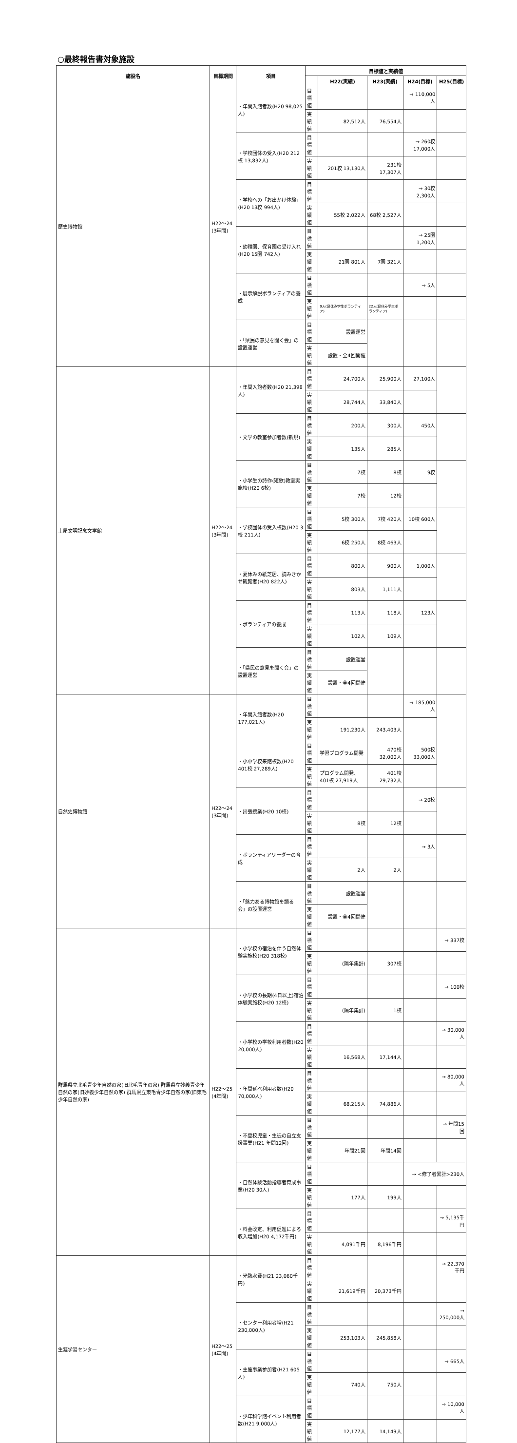○最終報告書対象施設
| 施設名 | 目標期間 | 項目 | 目標値と実績値 | | | | |
| --- | --- | --- | --- | --- | --- | --- | --- |
| | | | | H22(実績) | H23(実績) | H24(目標) | H25(目標) |
| 歴史博物館 | H22～24 (3年間) | ・年間入館者数(H20 98,025人) | 目標値 | | | → 110,000人 | |
| | | | 実績値 | 82,512人 | 76,554人 | | |
| | | ・学校団体の受入(H20 212校 13,832人) | 目標値 | | | → 260校 17,000人 | |
| | | | 実績値 | 201校 13,130人 | 231校 17,307人 | | |
| | | ・学校への「お出かけ体験」(H20 13校 994人) | 目標値 | | | → 30校 2,300人 | |
| | | | 実績値 | 55校 2,022人 | 68校 2,527人 | | |
| | | ・幼稚園、保育園の受け入れ(H20 15園 742人) | 目標値 | | | → 25園 1,200人 | |
| | | | 実績値 | 21園 801人 | 7園 321人 | | |
| | | ・展示解説ボランティアの養成 | 目標値 | | | → 5人 | |
| | | | 実績値 | 9人(夏休み学生ボランティア) | 22人(夏休み学生ボランティア) | | |
| | | ・「県民の意見を聞く会」の設置運営 | 目標値 | 設置運営 | | | |
| | | | 実績値 | 設置・全4回開催 | | | |
| 土屋文明記念文学館 | H22～24 (3年間) | ・年間入館者数(H20 21,398人) | 目標値 | 24,700人 | 25,900人 | 27,100人 | |
| | | | 実績値 | 28,744人 | 33,840人 | | |
| | | ・文学の教室参加者数(新規) | 目標値 | 200人 | 300人 | 450人 | |
| | | | 実績値 | 135人 | 285人 | | |
| | | ・小学生の詩作(短歌)教室実施校(H20 6校) | 目標値 | 7校 | 8校 | 9校 | |
| | | | 実績値 | 7校 | 12校 | | |
| | | ・学校団体の受入校数(H20 3校 211人) | 目標値 | 5校 300人 | 7校 420人 | 10校 600人 | |
| | | | 実績値 | 6校 250人 | 8校 463人 | | |
| | | ・夏休みの紙芝居、読みきかせ観覧者(H20 822人) | 目標値 | 800人 | 900人 | 1,000人 | |
| | | | 実績値 | 803人 | 1,111人 | | |
| | | ・ボランティアの養成 | 目標値 | 113人 | 118人 | 123人 | |
| | | | 実績値 | 102人 | 109人 | | |
| | | ・「県民の意見を聞く会」の設置運営 | 目標値 | 設置運営 | | | |
| | | | 実績値 | 設置・全4回開催 | | | |
| 自然史博物館 | H22～24 (3年間) | ・年間入館者数(H20 177,021人) | 目標値 | | | → 185,000人 | |
| | | | 実績値 | 191,230人 | 243,403人 | | |
| | | ・小中学校来館校数(H20 401校 27,289人) | 目標値 | 学習プログラム開発 | 470校 32,000人 | 500校 33,000人 | |
| | | | 実績値 | プログラム開発、401校 27,919人 | 401校 29,732人 | | |
| | | ・出張授業(H20 10校) | 目標値 | | | → 20校 | |
| | | | 実績値 | 8校 | 12校 | | |
| | | ・ボランティアリーダーの育成 | 目標値 | | | → 3人 | |
| | | | 実績値 | 2人 | 2人 | | |
| | | ・「魅力ある博物館を語る会」の設置運営 | 目標値 | 設置運営 | | | |
| | | | 実績値 | 設置・全4回開催 | | | |
| 群馬県立北毛青少年自然の家(旧北毛青年の家) 群馬県立妙義青少年自然の家(旧妙義少年自然の家) 群馬県立東毛青少年自然の家(旧東毛少年自然の家) | H22～25 (4年間) | ・小学校の宿泊を伴う自然体験実施校(H20 318校) | 目標値 | | | | → 337校 |
| | | | 実績値 | (隔年集計) | 307校 | | |
| | | ・小学校の長期(4日以上)宿泊体験実施校(H20 12校) | 目標値 | | | | → 100校 |
| | | | 実績値 | (隔年集計) | 1校 | | |
| | | ・小学校の学校利用者数(H20 20,000人) | 目標値 | | | | → 30,000人 |
| | | | 実績値 | 16,568人 | 17,144人 | | |
| | | ・年間延べ利用者数(H20 70,000人) | 目標値 | | | | → 80,000人 |
| | | | 実績値 | 68,215人 | 74,886人 | | |
| | | ・不登校児童・生徒の自立支援事業(H21 年間12回) | 目標値 | | | | → 年間15回 |
| | | | 実績値 | 年間21回 | 年間14回 | | |
| | | ・自然体験活動指導者育成事業(H20 30人) | 目標値 | | | → <修了者累計>230人 | |
| | | | 実績値 | 177人 | 199人 | | |
| | | ・料金改定、利用促進による収入増加(H20 4,172千円) | 目標値 | | | | → 5,135千円 |
| | | | 実績値 | 4,091千円 | 8,196千円 | | |
| 生涯学習センター | H22～25 (4年間) | ・光熱水費(H21 23,060千円) | 目標値 | | | | → 22,370千円 |
| | | | 実績値 | 21,619千円 | 20,373千円 | | |
| | | ・センター利用者増(H21 230,000人) | 目標値 | | | | → 250,000人 |
| | | | 実績値 | 253,103人 | 245,858人 | | |
| | | ・主催事業参加者(H21 605人) | 目標値 | | | | → 665人 |
| | | | 実績値 | 740人 | 750人 | | |
| | | ・少年科学館イベント利用者数(H21 9,000人) | 目標値 | | | | → 10,000人 |
| | | | 実績値 | 12,177人 | 14,149人 | | |